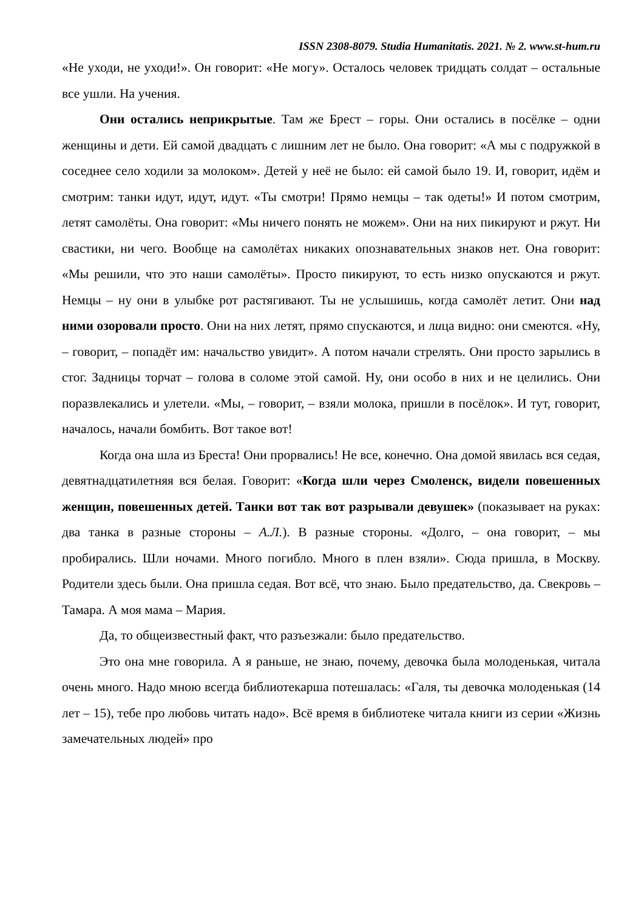ISSN 2308-8079. Studia Humanitatis. 2021. № 2. www.st-hum.ru
«Не уходи, не уходи!». Он говорит: «Не могу». Осталось человек тридцать солдат – остальные все ушли. На учения.
Они остались неприкрытые. Там же Брест – горы. Они остались в посёлке – одни женщины и дети. Ей самой двадцать с лишним лет не было. Она говорит: «А мы с подружкой в соседнее село ходили за молоком». Детей у неё не было: ей самой было 19. И, говорит, идём и смотрим: танки идут, идут, идут. «Ты смотри! Прямо немцы – так одеты!» И потом смотрим, летят самолёты. Она говорит: «Мы ничего понять не можем». Они на них пикируют и ржут. Ни свастики, ни чего. Вообще на самолётах никаких опознавательных знаков нет. Она говорит: «Мы решили, что это наши самолёты». Просто пикируют, то есть низко опускаются и ржут. Немцы – ну они в улыбке рот растягивают. Ты не услышишь, когда самолёт летит. Они над ними озоровали просто. Они на них летят, прямо спускаются, и лица видно: они смеются. «Ну, – говорит, – попадёт им: начальство увидит». А потом начали стрелять. Они просто зарылись в стог. Задницы торчат – голова в соломе этой самой. Ну, они особо в них и не целились. Они поразвлекались и улетели. «Мы, – говорит, – взяли молока, пришли в посёлок». И тут, говорит, началось, начали бомбить. Вот такое вот!
Когда она шла из Бреста! Они прорвались! Не все, конечно. Она домой явилась вся седая, девятнадцатилетняя вся белая. Говорит: «Когда шли через Смоленск, видели повешенных женщин, повешенных детей. Танки вот так вот разрывали девушек» (показывает на руках: два танка в разные стороны – А.Л.). В разные стороны. «Долго, – она говорит, – мы пробирались. Шли ночами. Много погибло. Много в плен взяли». Сюда пришла, в Москву. Родители здесь были. Она пришла седая. Вот всё, что знаю. Было предательство, да. Свекровь – Тамара. А моя мама – Мария.
Да, то общеизвестный факт, что разъезжали: было предательство.
Это она мне говорила. А я раньше, не знаю, почему, девочка была молоденькая, читала очень много. Надо мною всегда библиотекарша потешалась: «Галя, ты девочка молоденькая (14 лет – 15), тебе про любовь читать надо». Всё время в библиотеке читала книги из серии «Жизнь замечательных людей» про